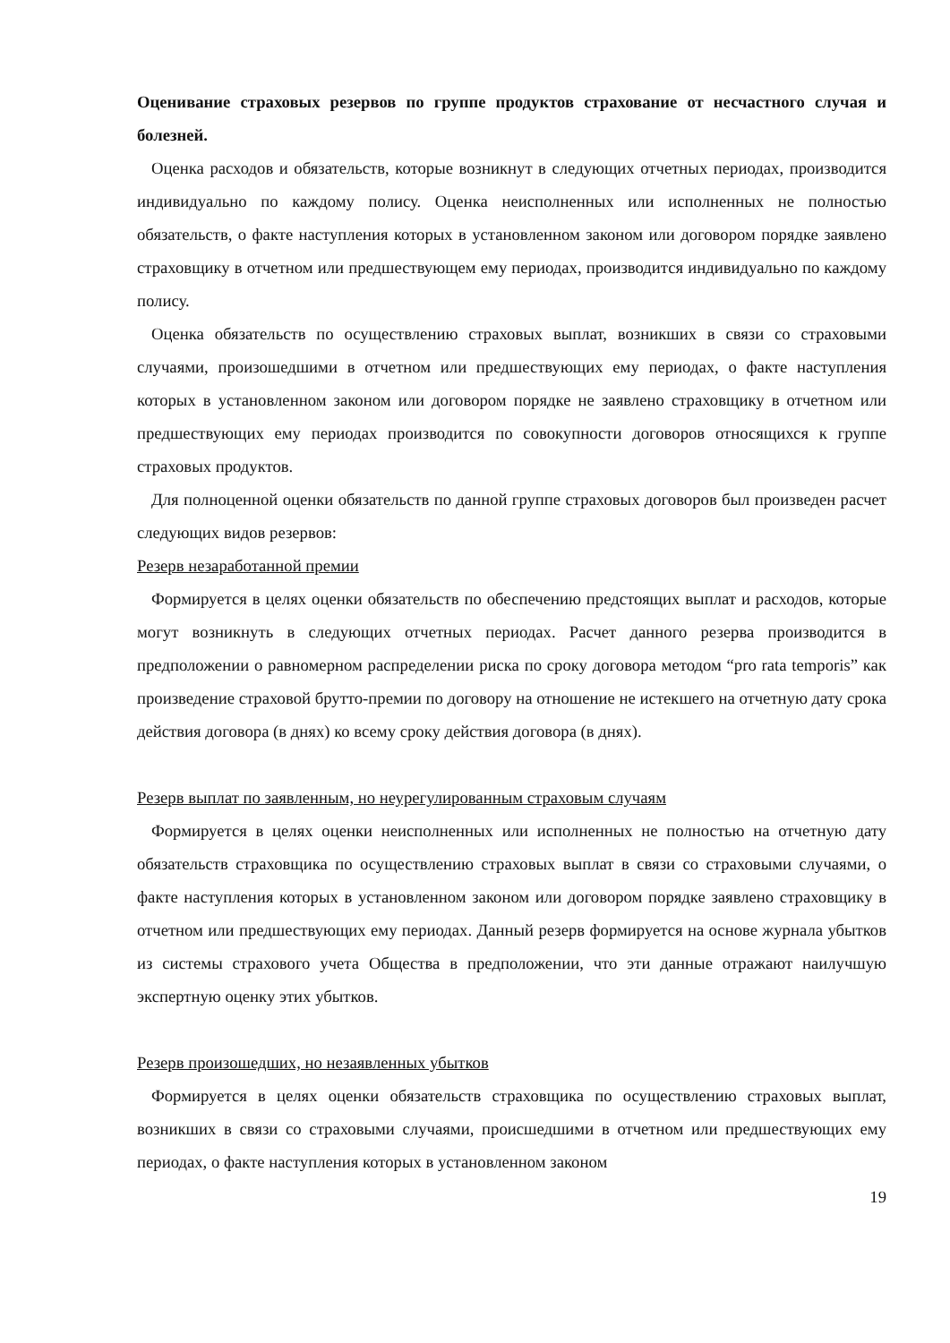Оценивание страховых резервов по группе продуктов страхование от несчастного случая и болезней.
Оценка расходов и обязательств, которые возникнут в следующих отчетных периодах, производится индивидуально по каждому полису. Оценка неисполненных или исполненных не полностью обязательств, о факте наступления которых в установленном законом или договором порядке заявлено страховщику в отчетном или предшествующем ему периодах, производится индивидуально по каждому полису.
Оценка обязательств по осуществлению страховых выплат, возникших в связи со страховыми случаями, произошедшими в отчетном или предшествующих ему периодах, о факте наступления которых в установленном законом или договором порядке не заявлено страховщику в отчетном или предшествующих ему периодах производится по совокупности договоров относящихся к группе страховых продуктов.
Для полноценной оценки обязательств по данной группе страховых договоров был произведен расчет следующих видов резервов:
Резерв незаработанной премии
Формируется в целях оценки обязательств по обеспечению предстоящих выплат и расходов, которые могут возникнуть в следующих отчетных периодах. Расчет данного резерва производится в предположении о равномерном распределении риска по сроку договора методом “pro rata temporis” как произведение страховой брутто-премии по договору на отношение не истекшего на отчетную дату срока действия договора (в днях) ко всему сроку действия договора (в днях).
Резерв выплат по заявленным, но неурегулированным страховым случаям
Формируется в целях оценки неисполненных или исполненных не полностью на отчетную дату обязательств страховщика по осуществлению страховых выплат в связи со страховыми случаями, о факте наступления которых в установленном законом или договором порядке заявлено страховщику в отчетном или предшествующих ему периодах. Данный резерв формируется на основе журнала убытков из системы страхового учета Общества в предположении, что эти данные отражают наилучшую экспертную оценку этих убытков.
Резерв произошедших, но незаявленных убытков
Формируется в целях оценки обязательств страховщика по осуществлению страховых выплат, возникших в связи со страховыми случаями, происшедшими в отчетном или предшествующих ему периодах, о факте наступления которых в установленном законом
19